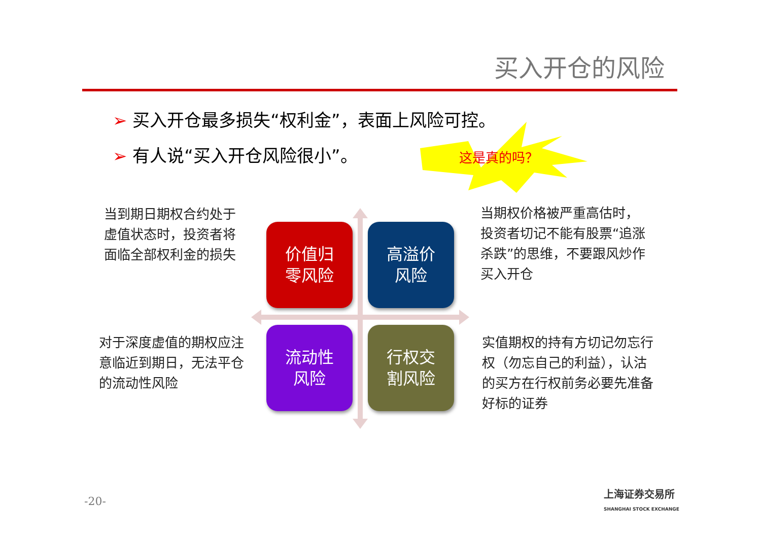买入开仓的风险
➢ 买入开仓最多损失“权利金”，表面上风险可控。
➢ 有人说“买入开仓风险很小”。 这是真的吗？
当到期日期权合约处于
虚值状态时，投资者将
面临全部权利金的损失
当期权价格被严重高估时，
投资者切记不能有股票“追涨杀跌”的思维，不要跟风炒作买入开仓
对于深度虚值的期权应注意临近到期日，无法平仓的流动性风险
实值期权的持有方切记勿忘行权（勿忘自己的利益），认沽的买方在行权前务必要先准备好标的证券
价值归
零风险
高溢价
风险
流动性
风险
行权交
割风险
-20-
上海证券交易所
SHANGHAI STOCK EXCHANGE